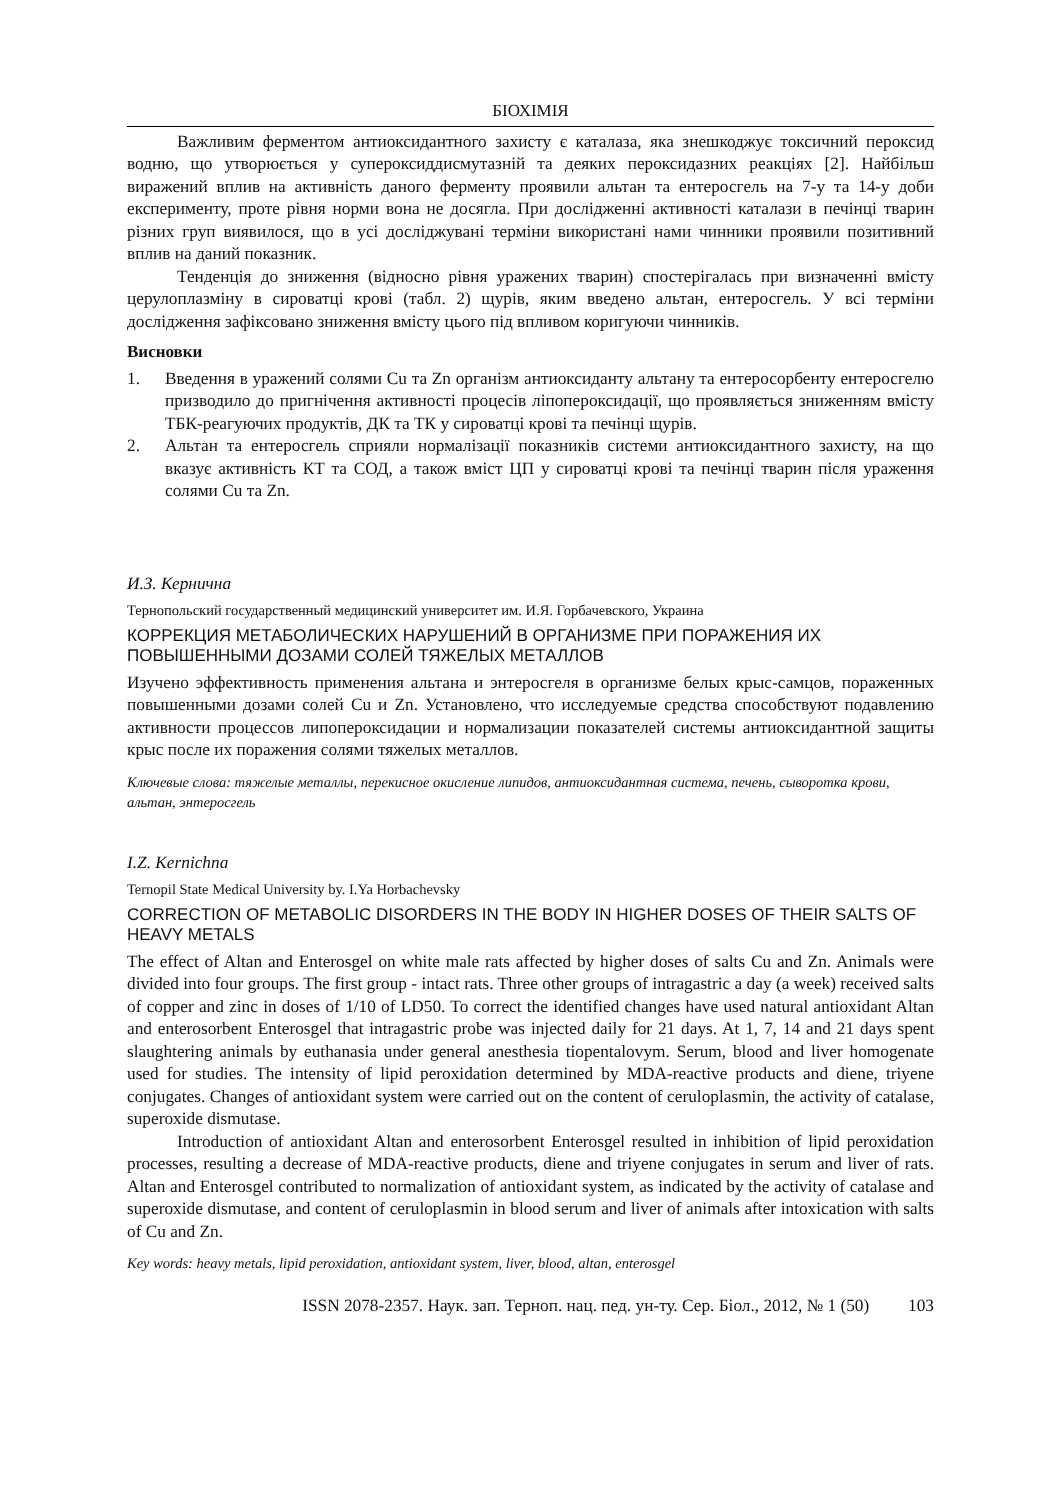БІОХІМІЯ
Важливим ферментом антиоксидантного захисту є каталаза, яка знешкоджує токсичний пероксид водню, що утворюється у супероксиддисмутазній та деяких пероксидазних реакціях [2]. Найбільш виражений вплив на активність даного ферменту проявили альтан та ентеросгель на 7-у та 14-у доби експерименту, проте рівня норми вона не досягла. При дослідженні активності каталази в печінці тварин різних груп виявилося, що в усі досліджувані терміни використані нами чинники проявили позитивний вплив на даний показник.
Тенденція до зниження (відносно рівня уражених тварин) спостерігалась при визначенні вмісту церулоплазміну в сироватці крові (табл. 2) щурів, яким введено альтан, ентеросгель. У всі терміни дослідження зафіксовано зниження вмісту цього під впливом коригуючи чинників.
Висновки
1. Введення в уражений солями Cu та Zn організм антиоксиданту альтану та ентеросорбенту ентеросгелю призводило до пригнічення активності процесів ліпопероксидації, що проявляється зниженням вмісту ТБК-реагуючих продуктів, ДК та ТК у сироватці крові та печінці щурів.
2. Альтан та ентеросгель сприяли нормалізації показників системи антиоксидантного захисту, на що вказує активність КТ та СОД, а також вміст ЦП у сироватці крові та печінці тварин після ураження солями Cu та Zn.
И.З. Кернична
Тернопольский государственный медицинский университет им. И.Я. Горбачевского, Украина
КОРРЕКЦИЯ МЕТАБОЛИЧЕСКИХ НАРУШЕНИЙ В ОРГАНИЗМЕ ПРИ ПОРАЖЕНИЯ ИХ ПОВЫШЕННЫМИ ДОЗАМИ СОЛЕЙ ТЯЖЕЛЫХ МЕТАЛЛОВ
Изучено эффективность применения альтана и энтеросгеля в организме белых крыс-самцов, пораженных повышенными дозами солей Cu и Zn. Установлено, что исследуемые средства способствуют подавлению активности процессов липопероксидации и нормализации показателей системы антиоксидантной защиты крыс после их поражения солями тяжелых металлов.
Ключевые слова: тяжелые металлы, перекисное окисление липидов, антиоксидантная система, печень, сыворотка крови, альтан, энтеросгель
I.Z. Kernichna
Ternopil State Medical University by. I.Ya Horbachevsky
CORRECTION OF METABOLIC DISORDERS IN THE BODY IN HIGHER DOSES OF THEIR SALTS OF HEAVY METALS
The effect of Altan and Enterosgel on white male rats affected by higher doses of salts Cu and Zn. Animals were divided into four groups. The first group - intact rats. Three other groups of intragastric a day (a week) received salts of copper and zinc in doses of 1/10 of LD50. To correct the identified changes have used natural antioxidant Altan and enterosorbent Enterosgel that intragastric probe was injected daily for 21 days. At 1, 7, 14 and 21 days spent slaughtering animals by euthanasia under general anesthesia tiopentalovym. Serum, blood and liver homogenate used for studies. The intensity of lipid peroxidation determined by MDA-reactive products and diene, triyene conjugates. Changes of antioxidant system were carried out on the content of ceruloplasmin, the activity of catalase, superoxide dismutase.
Introduction of antioxidant Altan and enterosorbent Enterosgel resulted in inhibition of lipid peroxidation processes, resulting a decrease of MDA-reactive products, diene and triyene conjugates in serum and liver of rats. Altan and Enterosgel contributed to normalization of antioxidant system, as indicated by the activity of catalase and superoxide dismutase, and content of ceruloplasmin in blood serum and liver of animals after intoxication with salts of Cu and Zn.
Key words: heavy metals, lipid peroxidation, antioxidant system, liver, blood, altan, enterosgel
ISSN 2078-2357. Наук. зап. Терноп. нац. пед. ун-ту. Сер. Біол., 2012, № 1 (50) 103